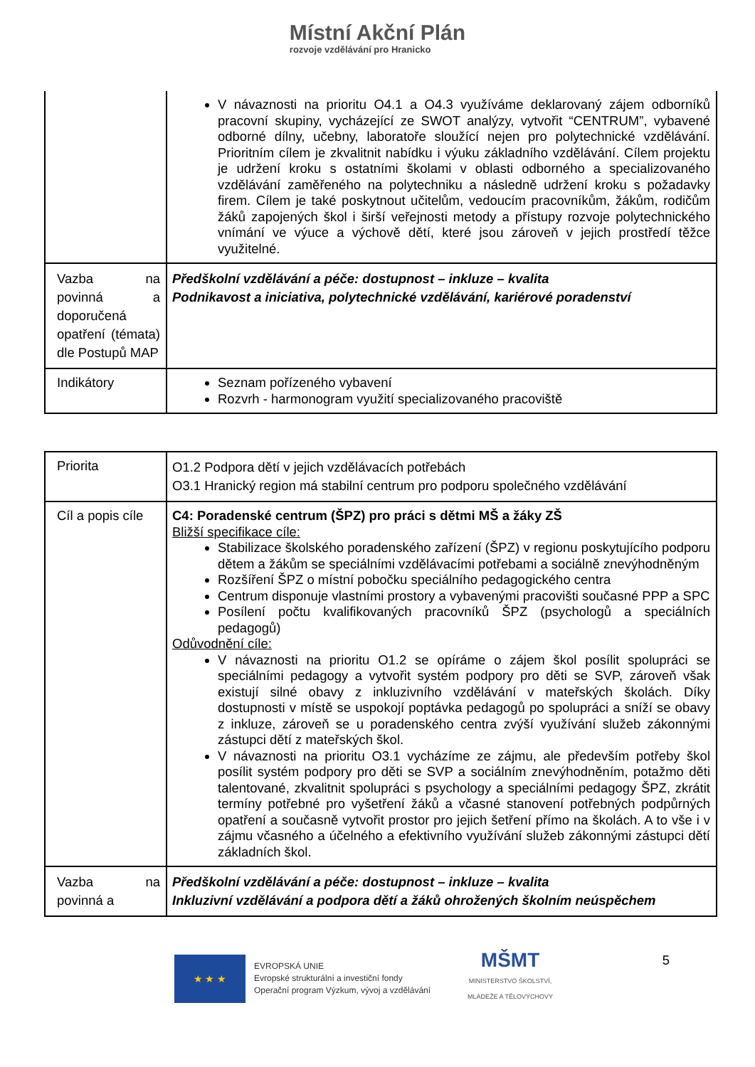Místní Akční Plán rozvoje vzdělávání pro Hranicko
| | V návaznosti na prioritu O4.1 a O4.3 využíváme deklarovaný zájem odborníků pracovní skupiny, vycházející ze SWOT analýzy, vytvořit “CENTRUM”, vybavené odborné dílny, učebny, laboratoře sloužící nejen pro polytechnické vzdělávání. Prioritním cílem je zkvalitnit nabídku i výuku základního vzdělávání. Cílem projektu je udržení kroku s ostatními školami v oblasti odborného a specializovaného vzdělávání zaměřeného na polytechniku a následně udržení kroku s požadavky firem. Cílem je také poskytnout učitelům, vedoucím pracovníkům, žákům, rodičům žáků zapojených škol i širší veřejnosti metody a přístupy rozvoje polytechnického vnímání ve výuce a výchově dětí, které jsou zároveň v jejich prostředí těžce využitelné. |
| Vazba na povinná a doporučená opatření (témata) dle Postupů MAP | Předškolní vzdělávání a péče: dostupnost – inkluze – kvalita Podnikavost a iniciativa, polytechnické vzdělávání, kariérové poradenství |
| Indikátory | Seznam pořízeného vybavení Rozvrh - harmonogram využití specializovaného pracoviště |
| Priorita | O1.2 Podpora dětí v jejich vzdělávacích potřebách O3.1 Hranický region má stabilní centrum pro podporu společného vzdělávání |
| Cíl a popis cíle | C4: Poradenské centrum (ŠPZ) pro práci s dětmi MŠ a žáky ZŠ Bližší specifikace cíle: Stabilizace školského poradenského zařízení (ŠPZ) v regionu poskytujícího podporu dětem a žákům se speciálními vzdělávacími potřebami a sociálně znevýhodněným Rozšíření ŠPZ o místní pobočku speciálního pedagogického centra Centrum disponuje vlastními prostory a vybavenými pracovišti současné PPP a SPC Posílení počtu kvalifikovaných pracovníků ŠPZ (psychologů a speciálních pedagogů) Odůvodnění cíle: V návaznosti na prioritu O1.2 se opíráme o zájem škol posílit spolupráci se speciálními pedagogy a vytvořit systém podpory pro děti se SVP, zároveň však existují silné obavy z inkluzivního vzdělávání v mateřských školách. Díky dostupnosti v místě se uspokojí poptávka pedagogů po spolupráci a sníží se obavy z inkluze, zároveň se u poradenského centra zvýší využívání služeb zákonnými zástupci dětí z mateřských škol. V návaznosti na prioritu O3.1 vycházíme ze zájmu, ale především potřeby škol posílit systém podpory pro děti se SVP a sociálním znevýhodněním, potažmo děti talentované, zkvalitnit spolupráci s psychology a speciálními pedagogy ŠPZ, zkrátit termíny potřebné pro vyšetření žáků a včasné stanovení potřebných podpůrných opatření a současně vytvořit prostor pro jejich šetření přímo na školách. A to vše i v zájmu včasného a účelného a efektivního využívání služeb zákonnými zástupci dětí základních škol. |
| Vazba na povinná a | Předškolní vzdělávání a péče: dostupnost – inkluze – kvalita Inkluzivní vzdělávání a podpora dětí a žáků ohrožených školním neúspěchem |
★ ★ ★
EVROPSKÁ UNIE
Evropské strukturální a investiční fondy
Operační program Výzkum, vývoj a vzdělávání
MŠMT
MINISTERSTVO ŠKOLSTVÍ,
MLÁDEŽE A TĚLOVÝCHOVY
5